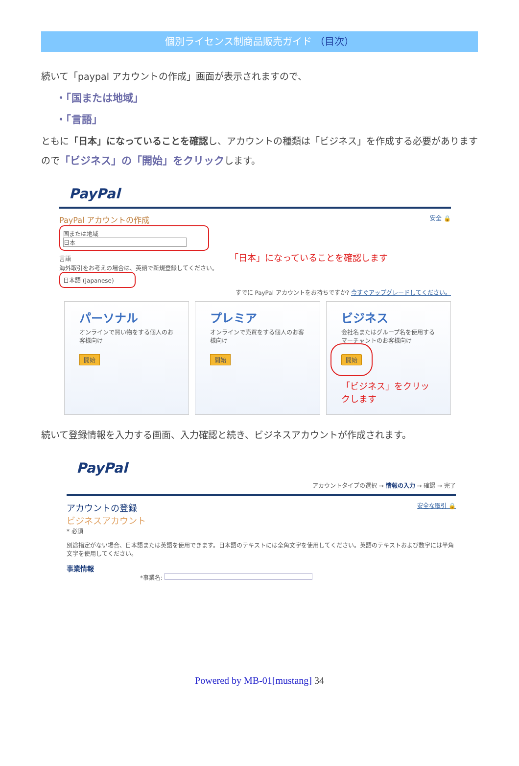個別ライセンス制商品販売ガイド （目次）
続いて「paypal アカウントの作成」画面が表示されますので、
・「国または地域」
・「言語」
ともに「日本」になっていることを確認し、アカウントの種類は「ビジネス」を作成する必要がありますので「ビジネス」の「開始」をクリックします。
PayPal
PayPal アカウントの作成 安全 🔒
国または地域
日本
言語 「日本」になっていることを確認します
海外取引をお考えの場合は、英語で新規登録してください。
日本語 (Japanese)
すでに PayPal アカウントをお持ちですか? 今すぐアップグレードしてください。
パーソナル
オンラインで買い物をする個人のお客様向け
開始
プレミア
オンラインで売買をする個人のお客様向け
開始
ビジネス
会社名またはグループ名を使用するマーチャントのお客様向け
開始
「ビジネス」をクリックします
続いて登録情報を入力する画面、入力確認と続き、ビジネスアカウントが作成されます。
PayPal
アカウントタイプの選択 → 情報の入力 → 確認 → 完了
アカウントの登録
ビジネスアカウント 安全な取引 🔒
* 必須
別途指定がない場合、日本語または英語を使用できます。日本語のテキストには全角文字を使用してください。英語のテキストおよび数字には半角文字を使用してください。
事業情報
*事業名:
Powered by MB-01[mustang] 34